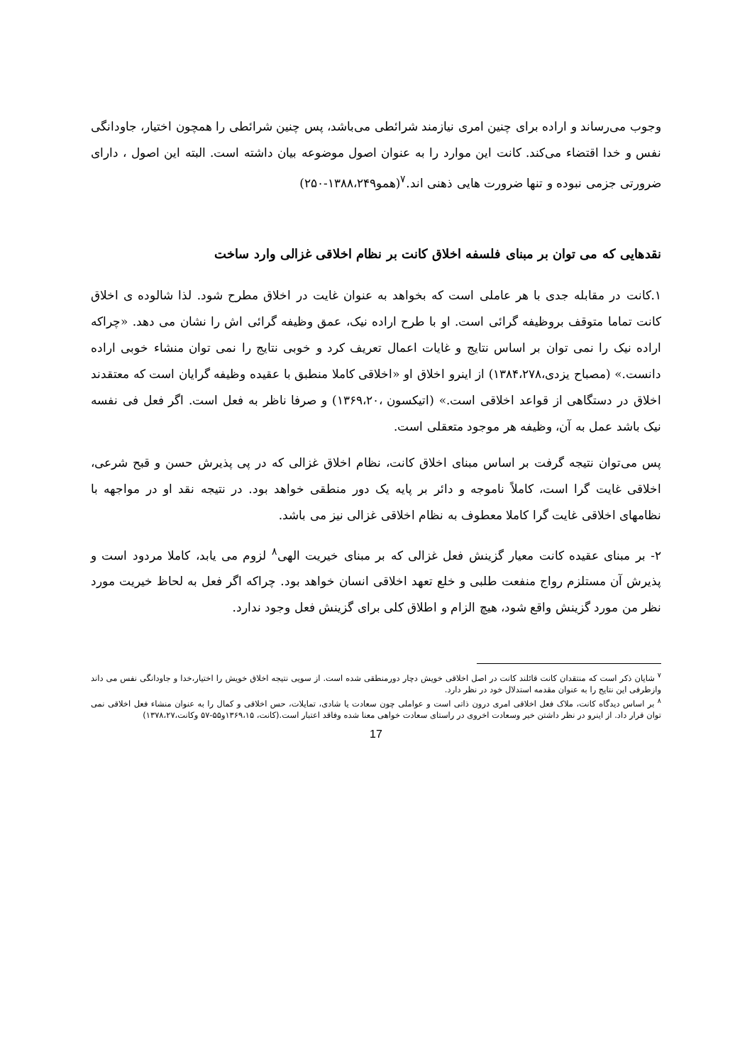وجوب می‌رساند و اراده برای چنین امری نیازمند شرائطی می‌باشد، پس چنین شرائطی را همچون اختیار، جاودانگی نفس و خدا اقتضاء می‌کند. کانت این موارد را به عنوان اصول موضوعه بیان داشته است. البته این اصول ، دارای ضرورتی جزمی نبوده و تنها ضرورت هایی ذهنی اند.<sup>۷</sup>(همو۱۳۸۸،۲۴۹-۲۵۰)
نقدهایی که می توان بر مبنای فلسفه اخلاق کانت بر نظام اخلاقی غزالی وارد ساخت
۱.کانت در مقابله جدی با هر عاملی است که بخواهد به عنوان غایت در اخلاق مطرح شود. لذا شالوده ی اخلاق کانت تماما متوقف بروظیفه گرائی است. او با طرح اراده نیک، عمق وظیفه گرائی اش را نشان می دهد. «چراکه اراده نیک را نمی توان بر اساس نتایج و غایات اعمال تعریف کرد و خوبی نتایج را نمی توان منشاء خوبی اراده دانست.» (مصباح یزدی،۱۳۸۴،۲۷۸) از اینرو اخلاق او «اخلاقی کاملا منطبق با عقیده وظیفه گرایان است که معتقدند اخلاق در دستگاهی از قواعد اخلاقی است.» (اتیکسون ،۱۳۶۹،۲۰) و صرفا ناظر به فعل است. اگر فعل فی نفسه نیک باشد عمل به آن، وظیفه هر موجود متعقلی است.
پس می‌توان نتیجه گرفت بر اساس مبنای اخلاق کانت، نظام اخلاق غزالی که در پی پذیرش حسن و قبح شرعی، اخلاقی غایت گرا است، کاملاً ناموجه و دائر بر پایه یک دور منطقی خواهد بود. در نتیجه نقد او در مواجهه با نظامهای اخلاقی غایت گرا کاملا معطوف به نظام اخلاقی غزالی نیز می باشد.
۲- بر مبنای عقیده کانت معیار گزینش فعل غزالی که بر مبنای خیریت الهی<sup>۸</sup> لزوم می یابد، کاملا مردود است و پذیرش آن مستلزم رواج منفعت طلبی و خلع تعهد اخلاقی انسان خواهد بود. چراکه اگر فعل به لحاظ خیریت مورد نظر من مورد گزینش واقع شود، هیچ الزام و اطلاق کلی برای گزینش فعل وجود ندارد.
<sup>۷</sup> شایان ذکر است که منتقدان کانت قائلند کانت در اصل اخلاقی خویش دچار دورمنطقی شده است. از سویی نتیجه اخلاق خویش را اختیار،خدا و جاودانگی نفس می داند وازطرفی این نتایج را به عنوان مقدمه استدلال خود در نظر دارد.
<sup>۸</sup> بر اساس دیدگاه کانت، ملاک فعل اخلاقی امری درون ذاتی است و عواملی چون سعادت یا شادی، تمایلات، حس اخلاقی و کمال را به عنوان منشاء فعل اخلاقی نمی توان قرار داد. از اینرو در نظر داشتن خیر وسعادت اخروی در راستای سعادت خواهی معنا شده وفاقد اعتبار است.(کانت، ۱۳۶۹،۱۵و۵۵-۵۷ وکانت،۱۳۷۸،۲۷)
17